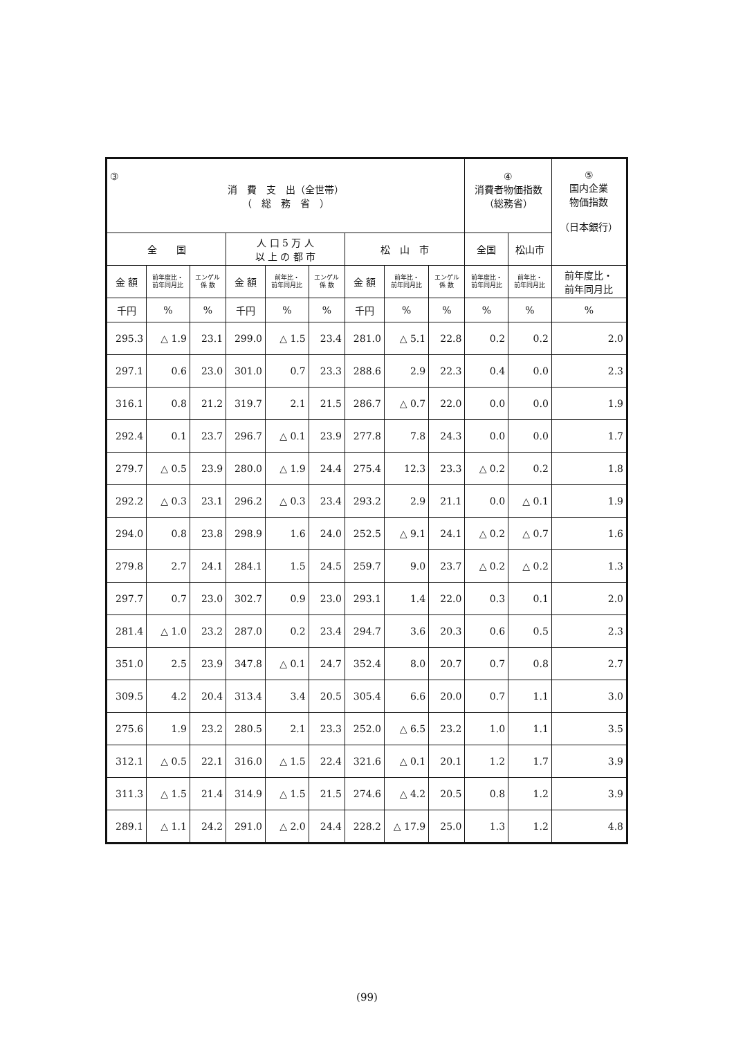| ③ 消 費 支 出（全世帯） （ 総 務 省 ） | | | | | | | | | ④ 消費者物価指数 （総務省） | | ⑤ 国内企業 物価指数 （日本銀行） |
| --- | --- | --- | --- | --- | --- | --- | --- | --- | --- | --- | --- |
| 全 国 | | | 人 口 5 万 人 以 上 の 都 市 | | | 松 山 市 | | | 全国 | 松山市 | |
| 金 額 | 前年度比・ 前年同月比 | エンゲル 係 数 | 金 額 | 前年比・ 前年同月比 | エンゲル 係 数 | 金 額 | 前年比・ 前年同月比 | エンゲル 係 数 | 前年度比・ 前年同月比 | 前年比・ 前年同月比 | 前年度比・ 前年同月比 |
| 千円 | % | % | 千円 | % | % | 千円 | % | % | % | % | % |
| 295.3 | △ 1.9 | 23.1 | 299.0 | △ 1.5 | 23.4 | 281.0 | △ 5.1 | 22.8 | 0.2 | 0.2 | 2.0 |
| 297.1 | 0.6 | 23.0 | 301.0 | 0.7 | 23.3 | 288.6 | 2.9 | 22.3 | 0.4 | 0.0 | 2.3 |
| 316.1 | 0.8 | 21.2 | 319.7 | 2.1 | 21.5 | 286.7 | △ 0.7 | 22.0 | 0.0 | 0.0 | 1.9 |
| 292.4 | 0.1 | 23.7 | 296.7 | △ 0.1 | 23.9 | 277.8 | 7.8 | 24.3 | 0.0 | 0.0 | 1.7 |
| 279.7 | △ 0.5 | 23.9 | 280.0 | △ 1.9 | 24.4 | 275.4 | 12.3 | 23.3 | △ 0.2 | 0.2 | 1.8 |
| 292.2 | △ 0.3 | 23.1 | 296.2 | △ 0.3 | 23.4 | 293.2 | 2.9 | 21.1 | 0.0 | △ 0.1 | 1.9 |
| 294.0 | 0.8 | 23.8 | 298.9 | 1.6 | 24.0 | 252.5 | △ 9.1 | 24.1 | △ 0.2 | △ 0.7 | 1.6 |
| 279.8 | 2.7 | 24.1 | 284.1 | 1.5 | 24.5 | 259.7 | 9.0 | 23.7 | △ 0.2 | △ 0.2 | 1.3 |
| 297.7 | 0.7 | 23.0 | 302.7 | 0.9 | 23.0 | 293.1 | 1.4 | 22.0 | 0.3 | 0.1 | 2.0 |
| 281.4 | △ 1.0 | 23.2 | 287.0 | 0.2 | 23.4 | 294.7 | 3.6 | 20.3 | 0.6 | 0.5 | 2.3 |
| 351.0 | 2.5 | 23.9 | 347.8 | △ 0.1 | 24.7 | 352.4 | 8.0 | 20.7 | 0.7 | 0.8 | 2.7 |
| 309.5 | 4.2 | 20.4 | 313.4 | 3.4 | 20.5 | 305.4 | 6.6 | 20.0 | 0.7 | 1.1 | 3.0 |
| 275.6 | 1.9 | 23.2 | 280.5 | 2.1 | 23.3 | 252.0 | △ 6.5 | 23.2 | 1.0 | 1.1 | 3.5 |
| 312.1 | △ 0.5 | 22.1 | 316.0 | △ 1.5 | 22.4 | 321.6 | △ 0.1 | 20.1 | 1.2 | 1.7 | 3.9 |
| 311.3 | △ 1.5 | 21.4 | 314.9 | △ 1.5 | 21.5 | 274.6 | △ 4.2 | 20.5 | 0.8 | 1.2 | 3.9 |
| 289.1 | △ 1.1 | 24.2 | 291.0 | △ 2.0 | 24.4 | 228.2 | △ 17.9 | 25.0 | 1.3 | 1.2 | 4.8 |
(99)